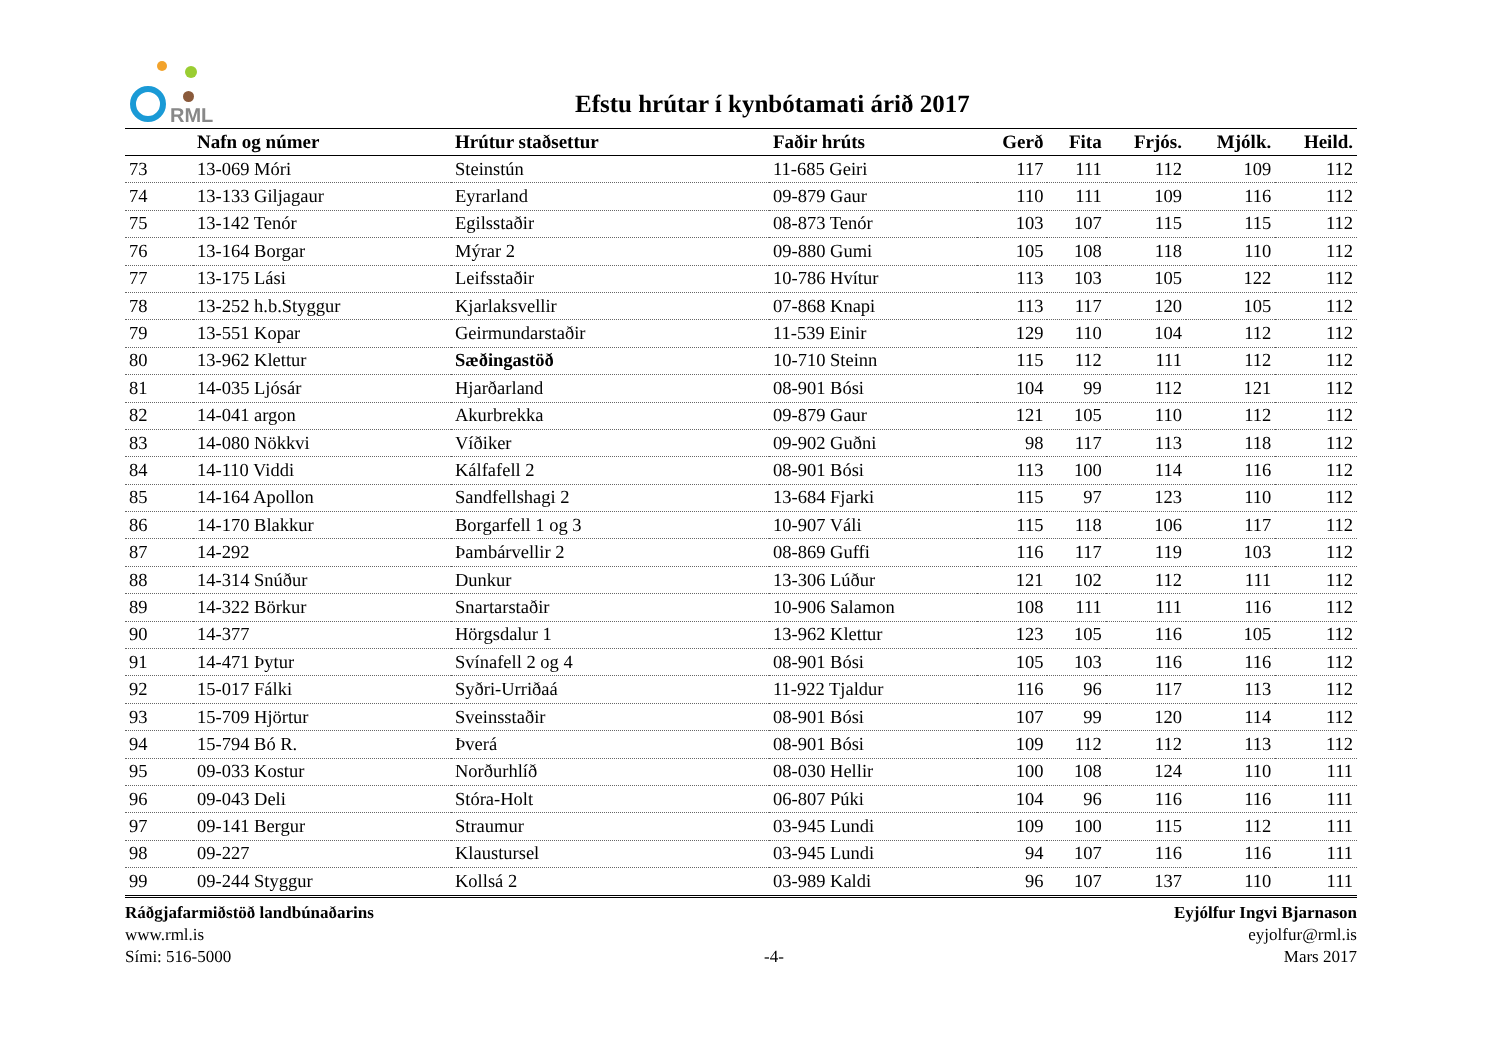RML
Efstu hrútar í kynbótamati árið 2017
| | Nafn og númer | Hrútur staðsettur | Faðir hrúts | Gerð | Fita | Frjós. | Mjólk. | Heild. |
| --- | --- | --- | --- | --- | --- | --- | --- | --- |
| 73 | 13-069 Móri | Steinstún | 11-685 Geiri | 117 | 111 | 112 | 109 | 112 |
| 74 | 13-133 Giljagaur | Eyrarland | 09-879 Gaur | 110 | 111 | 109 | 116 | 112 |
| 75 | 13-142 Tenór | Egilsstaðir | 08-873 Tenór | 103 | 107 | 115 | 115 | 112 |
| 76 | 13-164 Borgar | Mýrar 2 | 09-880 Gumi | 105 | 108 | 118 | 110 | 112 |
| 77 | 13-175 Lási | Leifsstaðir | 10-786 Hvítur | 113 | 103 | 105 | 122 | 112 |
| 78 | 13-252 h.b.Styggur | Kjarlaksvellir | 07-868 Knapi | 113 | 117 | 120 | 105 | 112 |
| 79 | 13-551 Kopar | Geirmundarstaðir | 11-539 Einir | 129 | 110 | 104 | 112 | 112 |
| 80 | 13-962 Klettur | Sæðingastöð | 10-710 Steinn | 115 | 112 | 111 | 112 | 112 |
| 81 | 14-035 Ljósár | Hjarðarland | 08-901 Bósi | 104 | 99 | 112 | 121 | 112 |
| 82 | 14-041 argon | Akurbrekka | 09-879 Gaur | 121 | 105 | 110 | 112 | 112 |
| 83 | 14-080 Nökkvi | Víðiker | 09-902 Guðni | 98 | 117 | 113 | 118 | 112 |
| 84 | 14-110 Viddi | Kálfafell 2 | 08-901 Bósi | 113 | 100 | 114 | 116 | 112 |
| 85 | 14-164 Apollon | Sandfellshagi 2 | 13-684 Fjarki | 115 | 97 | 123 | 110 | 112 |
| 86 | 14-170 Blakkur | Borgarfell 1 og 3 | 10-907 Váli | 115 | 118 | 106 | 117 | 112 |
| 87 | 14-292 | Þambárvellir 2 | 08-869 Guffi | 116 | 117 | 119 | 103 | 112 |
| 88 | 14-314 Snúður | Dunkur | 13-306 Lúður | 121 | 102 | 112 | 111 | 112 |
| 89 | 14-322 Börkur | Snartarstaðir | 10-906 Salamon | 108 | 111 | 111 | 116 | 112 |
| 90 | 14-377 | Hörgsdalur 1 | 13-962 Klettur | 123 | 105 | 116 | 105 | 112 |
| 91 | 14-471 Þytur | Svínafell 2 og 4 | 08-901 Bósi | 105 | 103 | 116 | 116 | 112 |
| 92 | 15-017 Fálki | Syðri-Urriðaá | 11-922 Tjaldur | 116 | 96 | 117 | 113 | 112 |
| 93 | 15-709 Hjörtur | Sveinsstaðir | 08-901 Bósi | 107 | 99 | 120 | 114 | 112 |
| 94 | 15-794 Bó R. | Þverá | 08-901 Bósi | 109 | 112 | 112 | 113 | 112 |
| 95 | 09-033 Kostur | Norðurhlíð | 08-030 Hellir | 100 | 108 | 124 | 110 | 111 |
| 96 | 09-043 Deli | Stóra-Holt | 06-807 Púki | 104 | 96 | 116 | 116 | 111 |
| 97 | 09-141 Bergur | Straumur | 03-945 Lundi | 109 | 100 | 115 | 112 | 111 |
| 98 | 09-227 | Klaustursel | 03-945 Lundi | 94 | 107 | 116 | 116 | 111 |
| 99 | 09-244 Styggur | Kollsá 2 | 03-989 Kaldi | 96 | 107 | 137 | 110 | 111 |
Ráðgjafarmiðstöð landbúnaðarins
www.rml.is
Sími: 516-5000
-4- Eyjólfur Ingvi Bjarnason
eyjolfur@rml.is
Mars 2017